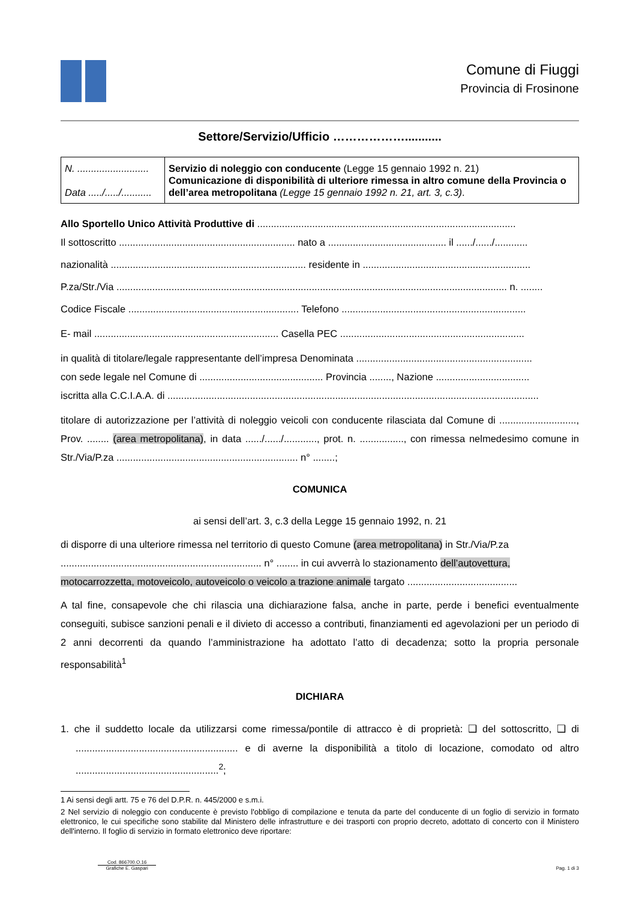Comune di Fiuggi
Provincia di Frosinone
Settore/Servizio/Ufficio ………………...........
| N. .......................... Data ...../...../........... | Servizio di noleggio con conducente (Legge 15 gennaio 1992 n. 21) Comunicazione di disponibilità di ulteriore rimessa in altro comune della Provincia o dell’area metropolitana (Legge 15 gennaio 1992 n. 21, art. 3, c.3) . |
Allo Sportello Unico Attività Produttive di ..............................................................................................
Il sottoscritto ................................................................ nato a ........................................... il ....../....../............
nazionalità ....................................................................... residente in .............................................................
P.za/Str./Via .............................................................................................................................................. n. ........
Codice Fiscale .............................................................. Telefono ...................................................................
E- mail ................................................................... Casella PEC ...................................................................
in qualità di titolare/legale rappresentante dell’impresa Denominata ................................................................
con sede legale nel Comune di ............................................. Provincia ........, Nazione ..................................
iscritta alla C.C.I.A.A. di .......................................................................................................................................
titolare di autorizzazione per l’attività di noleggio veicoli con conducente rilasciata dal Comune di ............................, Prov. ........ (area metropolitana), in data ....../....../............, prot. n. ................, con rimessa nelmedesimo comune in Str./Via/P.za .................................................................. n° ........;
COMUNICA
ai sensi dell’art. 3, c.3 della Legge 15 gennaio 1992, n. 21
di disporre di una ulteriore rimessa nel territorio di questo Comune (area metropolitana) in Str./Via/P.za ......................................................................... n° ........ in cui avverrà lo stazionamento dell’autovettura, motocarrozzetta, motoveicolo, autoveicolo o veicolo a trazione animale targato ........................................
A tal fine, consapevole che chi rilascia una dichiarazione falsa, anche in parte, perde i benefici eventualmente conseguiti, subisce sanzioni penali e il divieto di accesso a contributi, finanziamenti ed agevolazioni per un periodo di 2 anni decorrenti da quando l’amministrazione ha adottato l’atto di decadenza; sotto la propria personale responsabilità<sup>1</sup>
DICHIARA
1. che il suddetto locale da utilizzarsi come rimessa/pontile di attracco è di proprietà: ❑ del sottoscritto, ❑ di ........................................................... e di averne la disponibilità a titolo di locazione, comodato od altro ....................................................<sup>2</sup>;
1 Ai sensi degli artt. 75 e 76 del D.P.R. n. 445/2000 e s.m.i.
2 Nel servizio di noleggio con conducente è previsto l'obbligo di compilazione e tenuta da parte del conducente di un foglio di servizio in formato elettronico, le cui specifiche sono stabilite dal Ministero delle infrastrutture e dei trasporti con proprio decreto, adottato di concerto con il Ministero dell'interno. Il foglio di servizio in formato elettronico deve riportare:
Cod. 866700.O.16
Grafiche E. Gaspari
Pag. 1 di 3